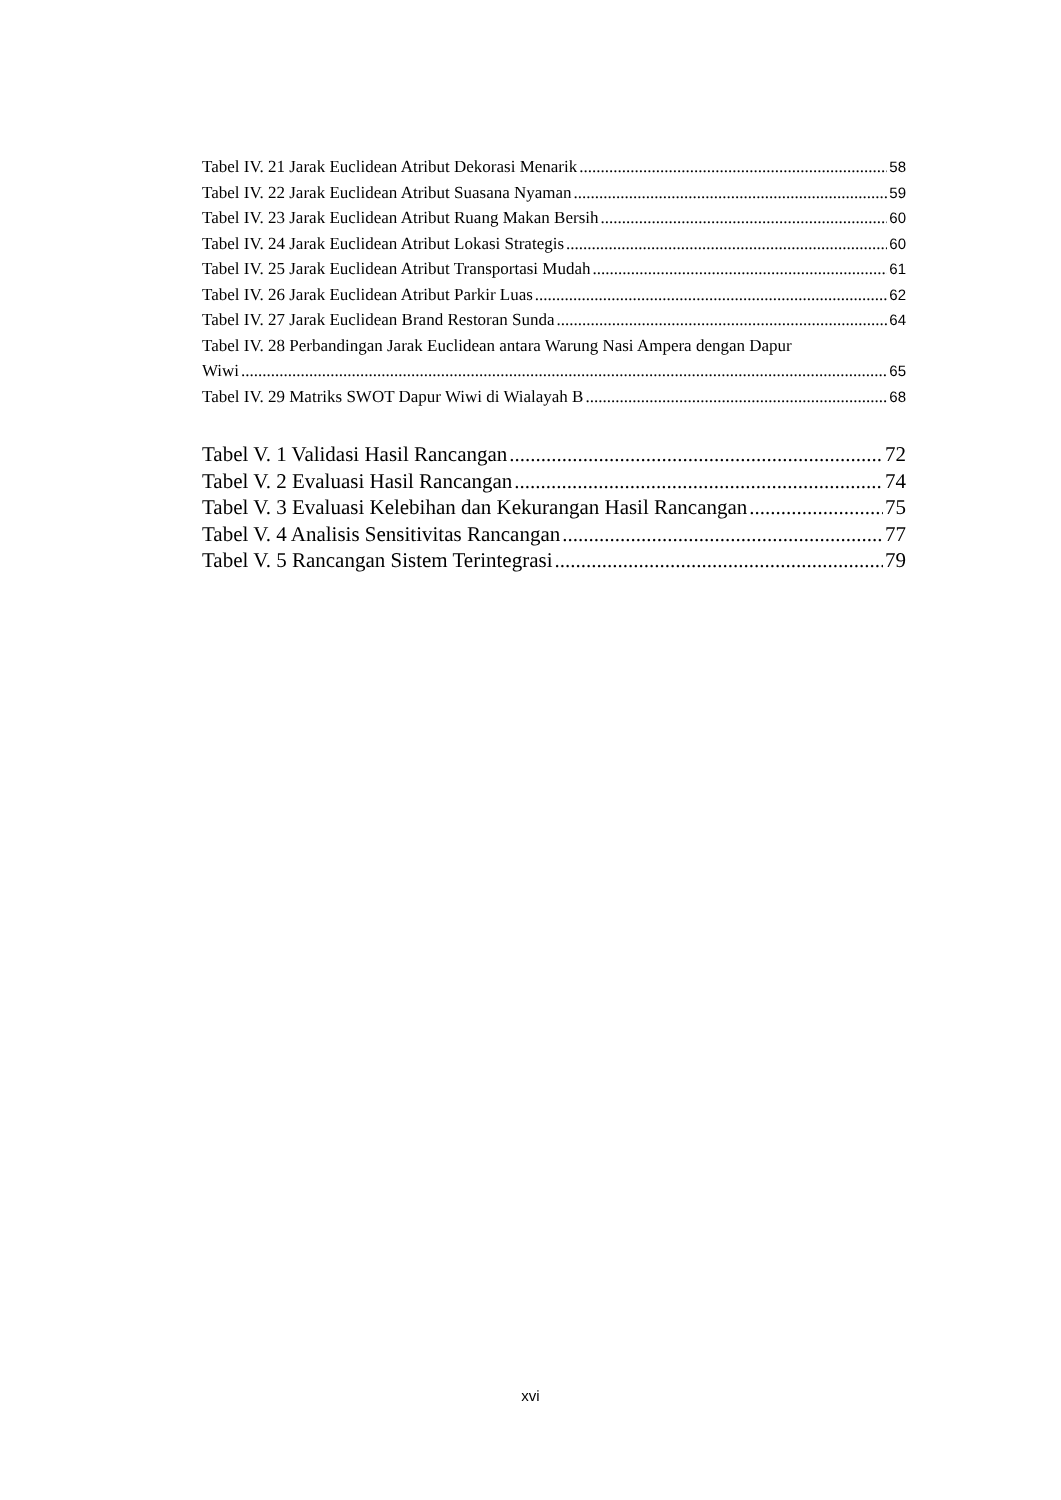Tabel IV. 21 Jarak Euclidean Atribut Dekorasi Menarik 58
Tabel IV. 22 Jarak Euclidean Atribut Suasana Nyaman 59
Tabel IV. 23 Jarak Euclidean Atribut Ruang Makan Bersih 60
Tabel IV. 24 Jarak Euclidean Atribut Lokasi Strategis 60
Tabel IV. 25 Jarak Euclidean Atribut Transportasi Mudah 61
Tabel IV. 26 Jarak Euclidean Atribut Parkir Luas 62
Tabel IV. 27 Jarak Euclidean Brand Restoran Sunda 64
Tabel IV. 28 Perbandingan Jarak Euclidean antara Warung Nasi Ampera dengan Dapur
Wiwi 65
Tabel IV. 29 Matriks SWOT Dapur Wiwi di Wialayah B 68
Tabel V. 1 Validasi Hasil Rancangan 72
Tabel V. 2 Evaluasi Hasil Rancangan 74
Tabel V. 3 Evaluasi Kelebihan dan Kekurangan Hasil Rancangan 75
Tabel V. 4 Analisis Sensitivitas Rancangan 77
Tabel V. 5 Rancangan Sistem Terintegrasi 79
xvi